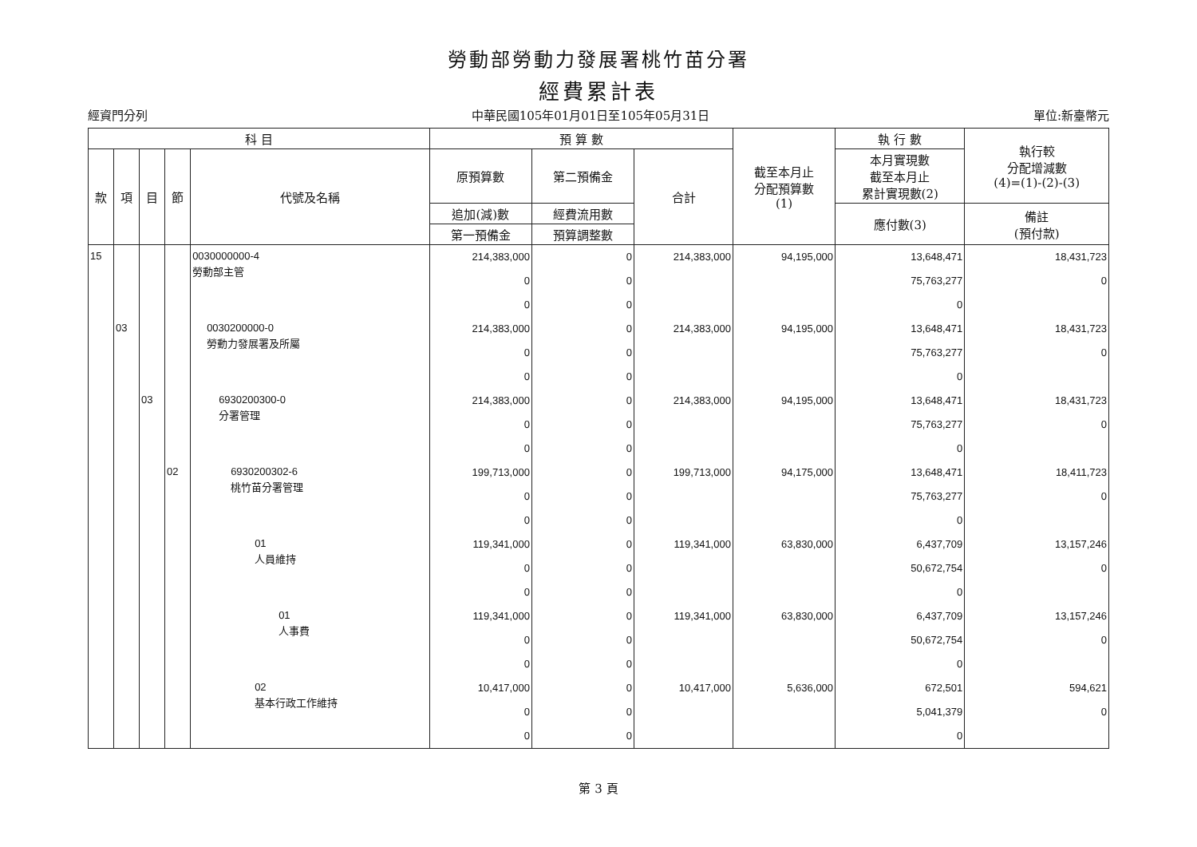勞動部勞動力發展署桃竹苗分署
經費累計表
經資門分列 中華民國105年01月01日至105年05月31日 單位:新臺幣元
| 科 目 | | | | | 預 算 數 | | | 截至本月止 分配預算數 (1) | 執 行 數 | 執行較 分配增減數 (4)=(1)-(2)-(3) |
| --- | --- | --- | --- | --- | --- | --- | --- | --- | --- | --- |
| 款 | 項 | 目 | 節 | 代號及名稱 | 原預算數 | 第二預備金 | 合計 | | 本月實現數 截至本月止 累計實現數(2) | |
| | | | | | 追加(減)數 | 經費流用數 | | | 應付數(3) | 備註 (預付款) |
| | | | | | 第一預備金 | 預算調整數 | | | | |
| 15 | | | | 0030000000-4 勞動部主管 | 214,383,000 0 0 | 0 0 0 | 214,383,000 | 94,195,000 | 13,648,471 75,763,277 0 | 18,431,723 0 |
| | 03 | | | 0030200000-0 勞動力發展署及所屬 | 214,383,000 0 0 | 0 0 0 | 214,383,000 | 94,195,000 | 13,648,471 75,763,277 0 | 18,431,723 0 |
| | | 03 | | 6930200300-0 分署管理 | 214,383,000 0 0 | 0 0 0 | 214,383,000 | 94,195,000 | 13,648,471 75,763,277 0 | 18,431,723 0 |
| | | | 02 | 6930200302-6 桃竹苗分署管理 | 199,713,000 0 0 | 0 0 0 | 199,713,000 | 94,175,000 | 13,648,471 75,763,277 0 | 18,411,723 0 |
| | | | | 01 人員維持 | 119,341,000 0 0 | 0 0 0 | 119,341,000 | 63,830,000 | 6,437,709 50,672,754 0 | 13,157,246 0 |
| | | | | 01 人事費 | 119,341,000 0 0 | 0 0 0 | 119,341,000 | 63,830,000 | 6,437,709 50,672,754 0 | 13,157,246 0 |
| | | | | 02 基本行政工作維持 | 10,417,000 0 0 | 0 0 0 | 10,417,000 | 5,636,000 | 672,501 5,041,379 0 | 594,621 0 |
第 3 頁